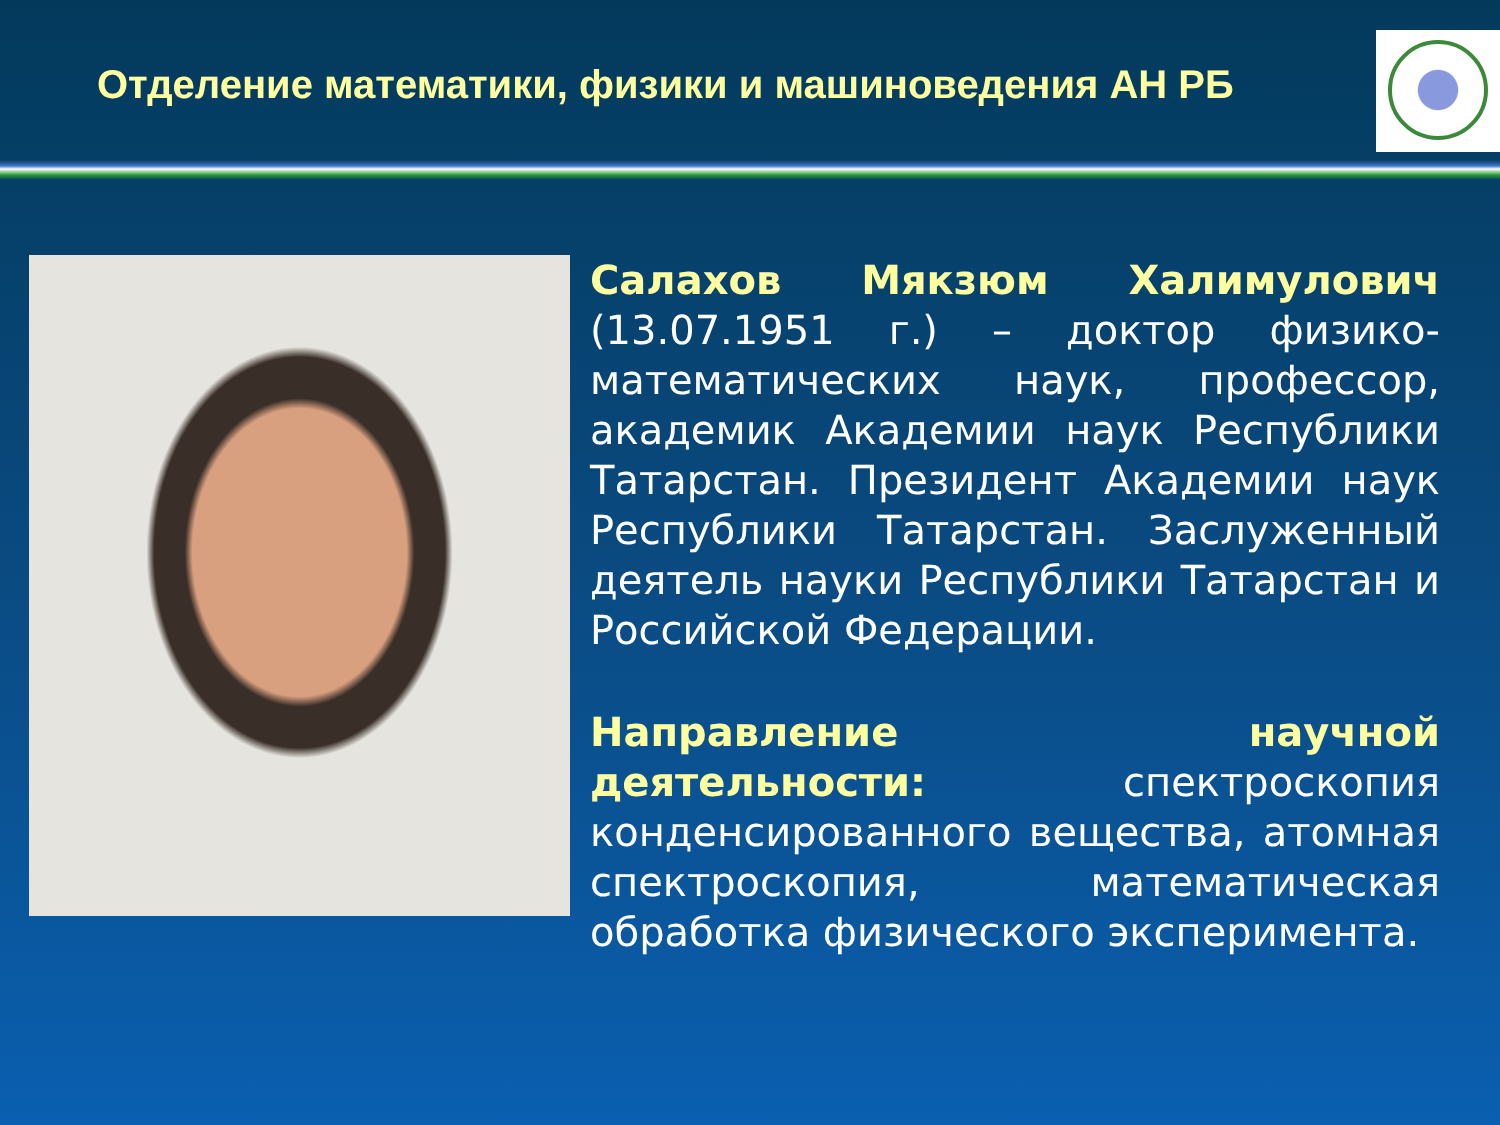Отделение математики, физики и машиноведения АН РБ
Салахов Мякзюм Халимулович (13.07.1951 г.) – доктор физико-математических наук, профессор, академик Академии наук Республики Татарстан. Президент Академии наук Республики Татарстан. Заслуженный деятель науки Республики Татарстан и Российской Федерации.
Направление научной деятельности: спектроскопия конденсированного вещества, атомная спектроскопия, математическая обработка физического эксперимента.